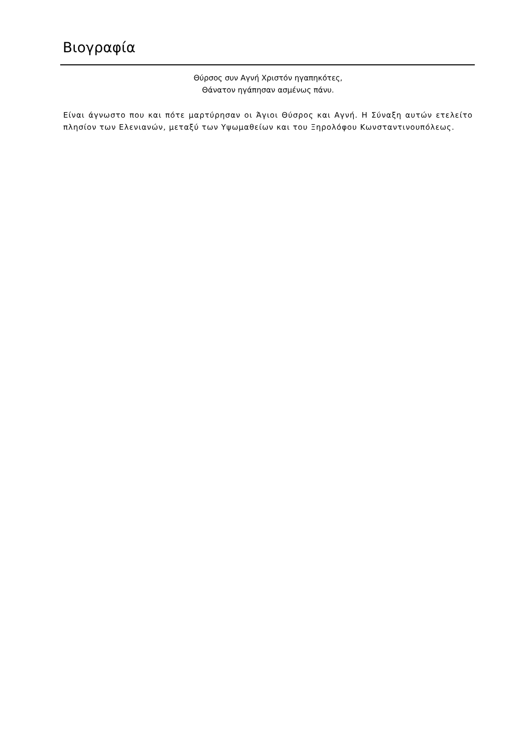Βιογραφία
Θύρσος συν Αγνή Χριστόν ηγαπηκότες,
Θάνατον ηγάπησαν ασμένως πάνυ.
Είναι άγνωστο που και πότε μαρτύρησαν οι Άγιοι Θύσρος και Αγνή. Η Σύναξη αυτών ετελείτο πλησίον των Ελενιανών, μεταξύ των Υψωμαθείων και του Ξηρολόφου Κωνσταντινουπόλεως.